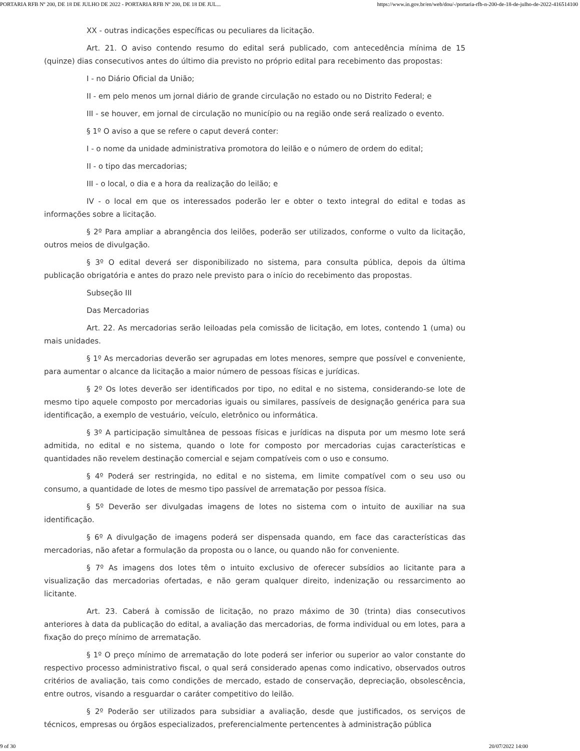PORTARIA RFB Nº 200, DE 18 DE JULHO DE 2022 - PORTARIA RFB Nº 200, DE 18 DE JUL... https://www.in.gov.br/en/web/dou/-/portaria-rfb-n-200-de-18-de-julho-de-2022-416514100
XX - outras indicações específicas ou peculiares da licitação.
Art. 21. O aviso contendo resumo do edital será publicado, com antecedência mínima de 15 (quinze) dias consecutivos antes do último dia previsto no próprio edital para recebimento das propostas:
I - no Diário Oficial da União;
II - em pelo menos um jornal diário de grande circulação no estado ou no Distrito Federal; e
III - se houver, em jornal de circulação no município ou na região onde será realizado o evento.
§ 1º O aviso a que se refere o caput deverá conter:
I - o nome da unidade administrativa promotora do leilão e o número de ordem do edital;
II - o tipo das mercadorias;
III - o local, o dia e a hora da realização do leilão; e
IV - o local em que os interessados poderão ler e obter o texto integral do edital e todas as informações sobre a licitação.
§ 2º Para ampliar a abrangência dos leilões, poderão ser utilizados, conforme o vulto da licitação, outros meios de divulgação.
§ 3º O edital deverá ser disponibilizado no sistema, para consulta pública, depois da última publicação obrigatória e antes do prazo nele previsto para o início do recebimento das propostas.
Subseção III
Das Mercadorias
Art. 22. As mercadorias serão leiloadas pela comissão de licitação, em lotes, contendo 1 (uma) ou mais unidades.
§ 1º As mercadorias deverão ser agrupadas em lotes menores, sempre que possível e conveniente, para aumentar o alcance da licitação a maior número de pessoas físicas e jurídicas.
§ 2º Os lotes deverão ser identificados por tipo, no edital e no sistema, considerando-se lote de mesmo tipo aquele composto por mercadorias iguais ou similares, passíveis de designação genérica para sua identificação, a exemplo de vestuário, veículo, eletrônico ou informática.
§ 3º A participação simultânea de pessoas físicas e jurídicas na disputa por um mesmo lote será admitida, no edital e no sistema, quando o lote for composto por mercadorias cujas características e quantidades não revelem destinação comercial e sejam compatíveis com o uso e consumo.
§ 4º Poderá ser restringida, no edital e no sistema, em limite compatível com o seu uso ou consumo, a quantidade de lotes de mesmo tipo passível de arrematação por pessoa física.
§ 5º Deverão ser divulgadas imagens de lotes no sistema com o intuito de auxiliar na sua identificação.
§ 6º A divulgação de imagens poderá ser dispensada quando, em face das características das mercadorias, não afetar a formulação da proposta ou o lance, ou quando não for conveniente.
§ 7º As imagens dos lotes têm o intuito exclusivo de oferecer subsídios ao licitante para a visualização das mercadorias ofertadas, e não geram qualquer direito, indenização ou ressarcimento ao licitante.
Art. 23. Caberá à comissão de licitação, no prazo máximo de 30 (trinta) dias consecutivos anteriores à data da publicação do edital, a avaliação das mercadorias, de forma individual ou em lotes, para a fixação do preço mínimo de arrematação.
§ 1º O preço mínimo de arrematação do lote poderá ser inferior ou superior ao valor constante do respectivo processo administrativo fiscal, o qual será considerado apenas como indicativo, observados outros critérios de avaliação, tais como condições de mercado, estado de conservação, depreciação, obsolescência, entre outros, visando a resguardar o caráter competitivo do leilão.
§ 2º Poderão ser utilizados para subsidiar a avaliação, desde que justificados, os serviços de técnicos, empresas ou órgãos especializados, preferencialmente pertencentes à administração pública
9 of 30 20/07/2022 14:00